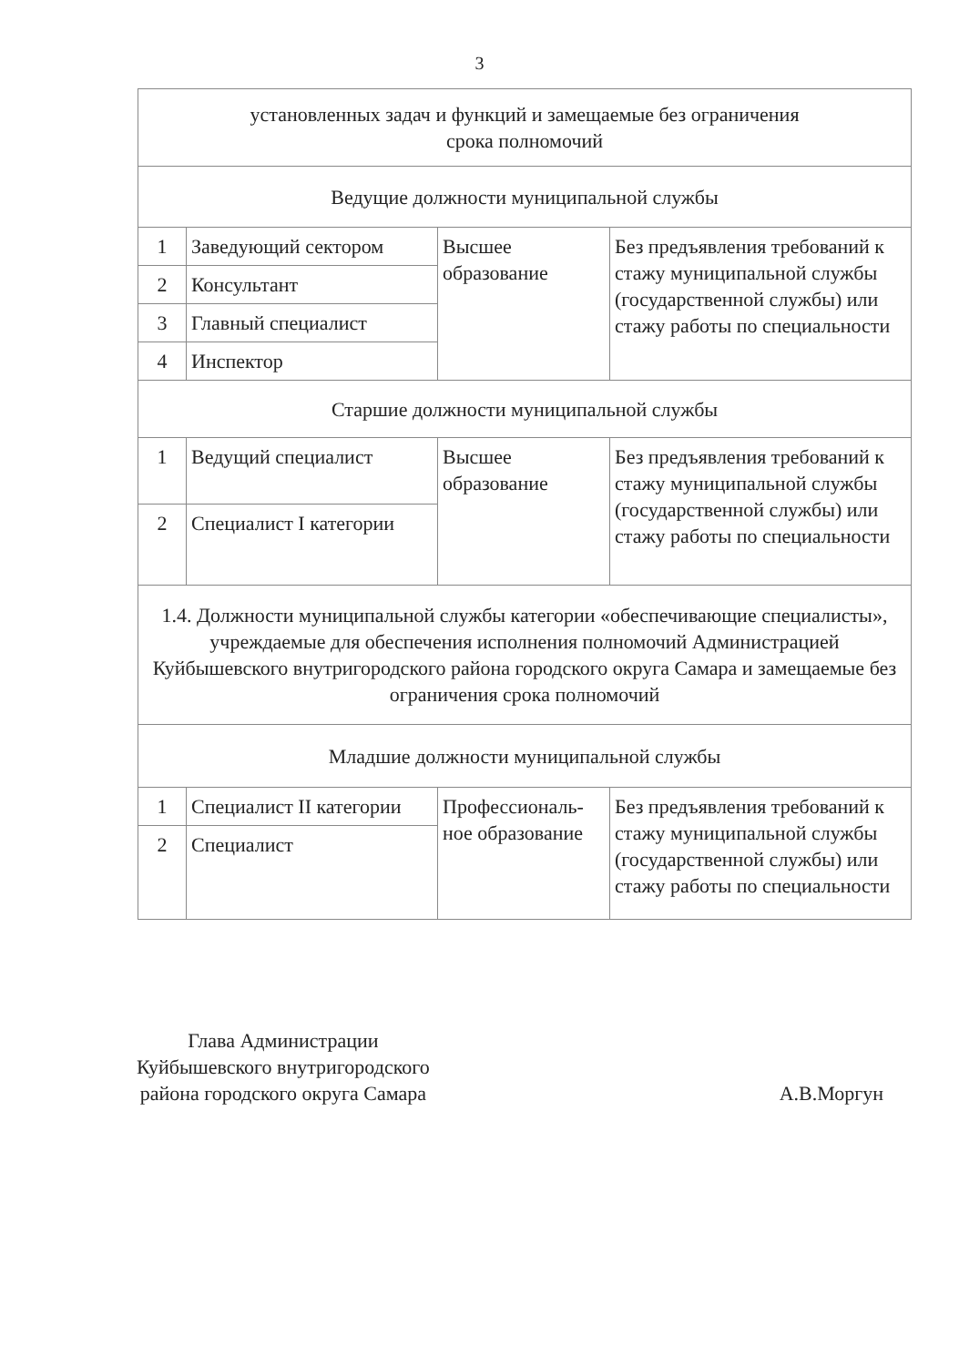3
| установленных задач и функций и замещаемые без ограничения срока полномочий | | | |
| Ведущие должности муниципальной службы | | | |
| 1 | Заведующий сектором | Высшее образование | Без предъявления требований к стажу муниципальной службы (государственной службы) или стажу работы по специальности |
| 2 | Консультант | | |
| 3 | Главный специалист | | |
| 4 | Инспектор | | |
| Старшие должности муниципальной службы | | | |
| 1 | Ведущий специалист | Высшее образование | Без предъявления требований к стажу муниципальной службы (государственной службы) или стажу работы по специальности |
| 2 | Специалист I категории | | |
| 1.4. Должности муниципальной службы категории «обеспечивающие специалисты», учреждаемые для обеспечения исполнения полномочий Администрацией Куйбышевского внутригородского района городского округа Самара и замещаемые без ограничения срока полномочий | | | |
| Младшие должности муниципальной службы | | | |
| 1 | Специалист II категории | Профессиональ-ное образование | Без предъявления требований к стажу муниципальной службы (государственной службы) или стажу работы по специальности |
| 2 | Специалист | | |
Глава Администрации
Куйбышевского внутригородского
района городского округа Самара
А.В.Моргун